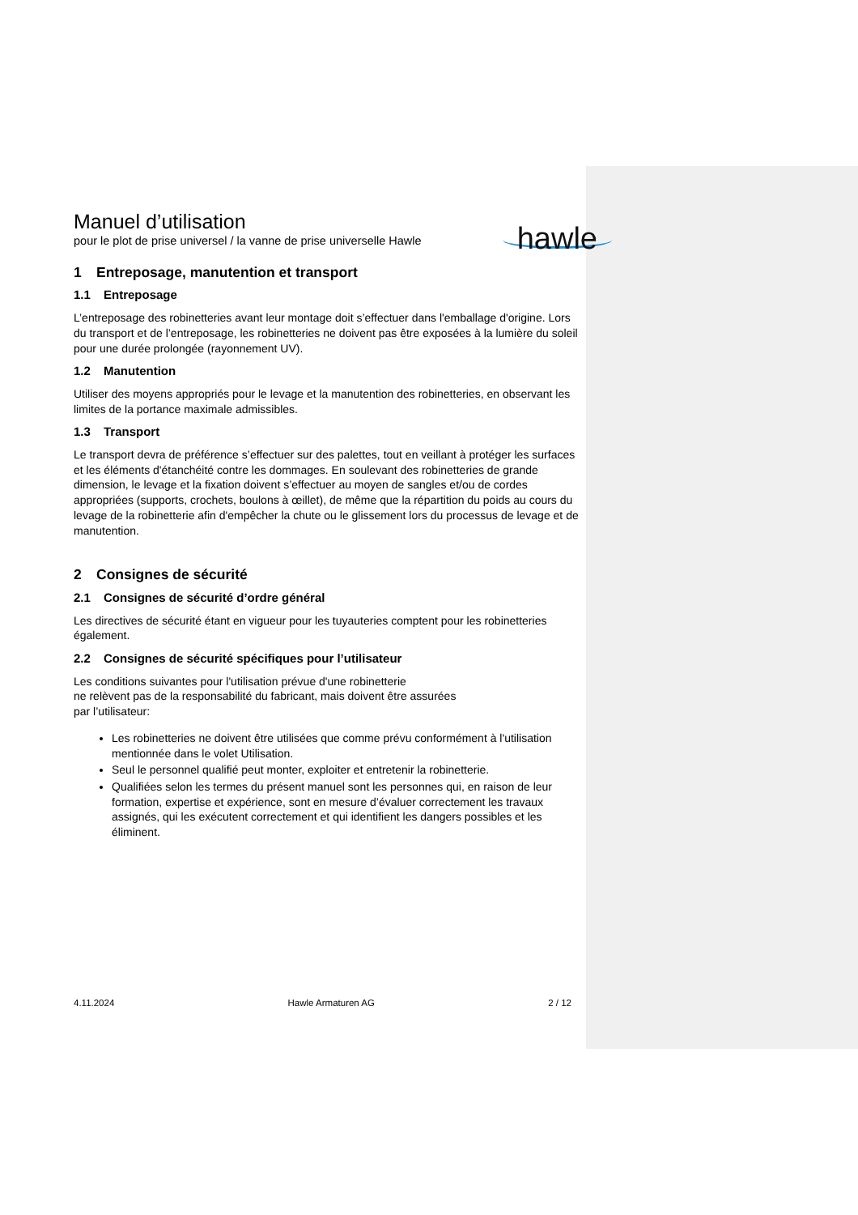Manuel d’utilisation
pour le plot de prise universel / la vanne de prise universelle Hawle
hawle
1 Entreposage, manutention et transport
1.1 Entreposage
L’entreposage des robinetteries avant leur montage doit s’effectuer dans l'emballage d'origine. Lors du transport et de l’entreposage, les robinetteries ne doivent pas être exposées à la lumière du soleil pour une durée prolongée (rayonnement UV).
1.2 Manutention
Utiliser des moyens appropriés pour le levage et la manutention des robinetteries, en observant les limites de la portance maximale admissibles.
1.3 Transport
Le transport devra de préférence s’effectuer sur des palettes, tout en veillant à protéger les surfaces et les éléments d'étanchéité contre les dommages. En soulevant des robinetteries de grande dimension, le levage et la fixation doivent s’effectuer au moyen de sangles et/ou de cordes appropriées (supports, crochets, boulons à œillet), de même que la répartition du poids au cours du levage de la robinetterie afin d'empêcher la chute ou le glissement lors du processus de levage et de manutention.
2 Consignes de sécurité
2.1 Consignes de sécurité d’ordre général
Les directives de sécurité étant en vigueur pour les tuyauteries comptent pour les robinetteries également.
2.2 Consignes de sécurité spécifiques pour l’utilisateur
Les conditions suivantes pour l'utilisation prévue d'une robinetterie
ne relèvent pas de la responsabilité du fabricant, mais doivent être assurées
par l’utilisateur:
Les robinetteries ne doivent être utilisées que comme prévu conformément à l'utilisation mentionnée dans le volet Utilisation.
Seul le personnel qualifié peut monter, exploiter et entretenir la robinetterie.
Qualifiées selon les termes du présent manuel sont les personnes qui, en raison de leur formation, expertise et expérience, sont en mesure d’évaluer correctement les travaux assignés, qui les exécutent correctement et qui identifient les dangers possibles et les éliminent.
4.11.2024 Hawle Armaturen AG 2 / 12